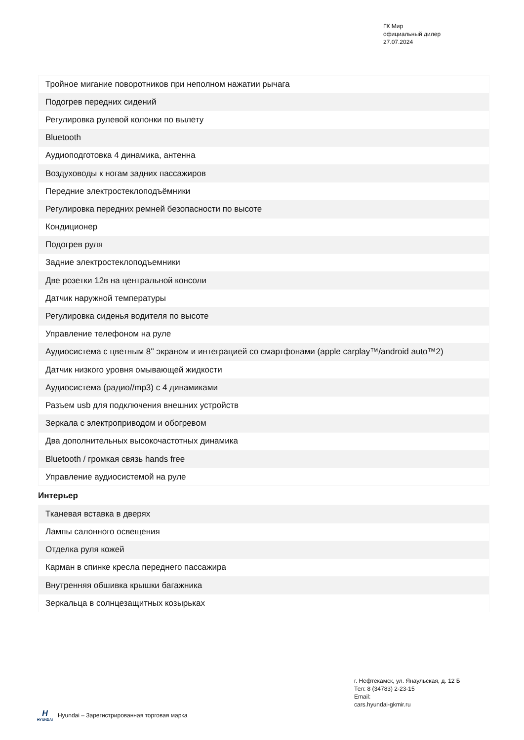ГК Мир
официальный дилер
27.07.2024
| Тройное мигание поворотников при неполном нажатии рычага |
| Подогрев передних сидений |
| Регулировка рулевой колонки по вылету |
| Bluetooth |
| Аудиоподготовка 4 динамика, антенна |
| Воздуховоды к ногам задних пассажиров |
| Передние электростеклоподъёмники |
| Регулировка передних ремней безопасности по высоте |
| Кондиционер |
| Подогрев руля |
| Задние электростеклоподъемники |
| Две розетки 12в на центральной консоли |
| Датчик наружной температуры |
| Регулировка сиденья водителя по высоте |
| Управление телефоном на руле |
| Аудиосистема с цветным 8'' экраном и интеграцией со смартфонами (apple carplay™/android auto™2) |
| Датчик низкого уровня омывающей жидкости |
| Аудиосистема (радио//mp3) с 4 динамиками |
| Разъем usb для подключения внешних устройств |
| Зеркала с электроприводом и обогревом |
| Два дополнительных высокочастотных динамика |
| Bluetooth / громкая связь hands free |
| Управление аудиосистемой на руле |
Интерьер
| Тканевая вставка в дверях |
| Лампы салонного освещения |
| Отделка руля кожей |
| Карман в спинке кресла переднего пассажира |
| Внутренняя обшивка крышки багажника |
| Зеркальца в солнцезащитных козырьках |
г. Нефтекамск, ул. Янаульская, д. 12 Б
Тел: 8 (34783) 2-23-15
Email:
cars.hyundai-gkmir.ru
H
HYUNDAI
Hyundai – Зарегистрированная торговая марка